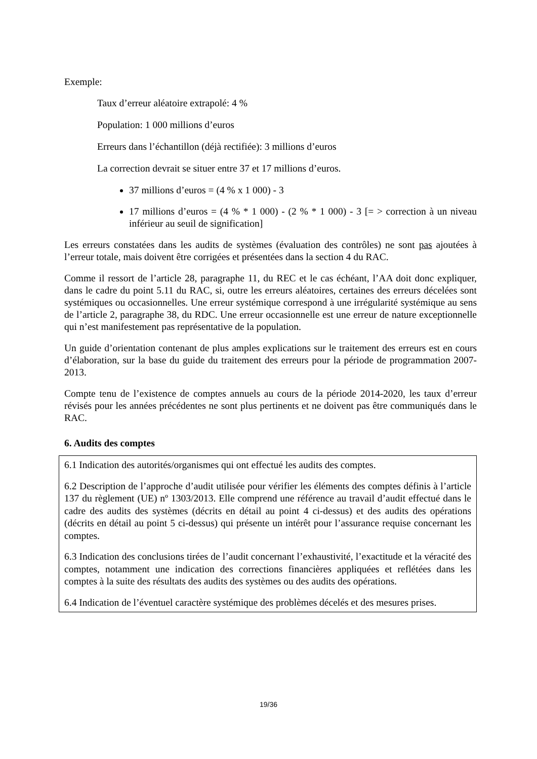Exemple:
Taux d’erreur aléatoire extrapolé: 4 %
Population: 1 000 millions d’euros
Erreurs dans l’échantillon (déjà rectifiée): 3 millions d’euros
La correction devrait se situer entre 37 et 17 millions d’euros.
37 millions d’euros = (4 % x 1 000) - 3
17 millions d’euros = (4 % * 1 000) - (2 % * 1 000) - 3 [= > correction à un niveau inférieur au seuil de signification]
Les erreurs constatées dans les audits de systèmes (évaluation des contrôles) ne sont pas ajoutées à l’erreur totale, mais doivent être corrigées et présentées dans la section 4 du RAC.
Comme il ressort de l’article 28, paragraphe 11, du REC et le cas échéant, l’AA doit donc expliquer, dans le cadre du point 5.11 du RAC, si, outre les erreurs aléatoires, certaines des erreurs décelées sont systémiques ou occasionnelles. Une erreur systémique correspond à une irrégularité systémique au sens de l’article 2, paragraphe 38, du RDC. Une erreur occasionnelle est une erreur de nature exceptionnelle qui n’est manifestement pas représentative de la population.
Un guide d’orientation contenant de plus amples explications sur le traitement des erreurs est en cours d’élaboration, sur la base du guide du traitement des erreurs pour la période de programmation 2007-2013.
Compte tenu de l’existence de comptes annuels au cours de la période 2014-2020, les taux d’erreur révisés pour les années précédentes ne sont plus pertinents et ne doivent pas être communiqués dans le RAC.
6. Audits des comptes
6.1 Indication des autorités/organismes qui ont effectué les audits des comptes.
6.2 Description de l’approche d’audit utilisée pour vérifier les éléments des comptes définis à l’article 137 du règlement (UE) nº 1303/2013. Elle comprend une référence au travail d’audit effectué dans le cadre des audits des systèmes (décrits en détail au point 4 ci-dessus) et des audits des opérations (décrits en détail au point 5 ci-dessus) qui présente un intérêt pour l’assurance requise concernant les comptes.
6.3 Indication des conclusions tirées de l’audit concernant l’exhaustivité, l’exactitude et la véracité des comptes, notamment une indication des corrections financières appliquées et reflétées dans les comptes à la suite des résultats des audits des systèmes ou des audits des opérations.
6.4 Indication de l’éventuel caractère systémique des problèmes décelés et des mesures prises.
19/36